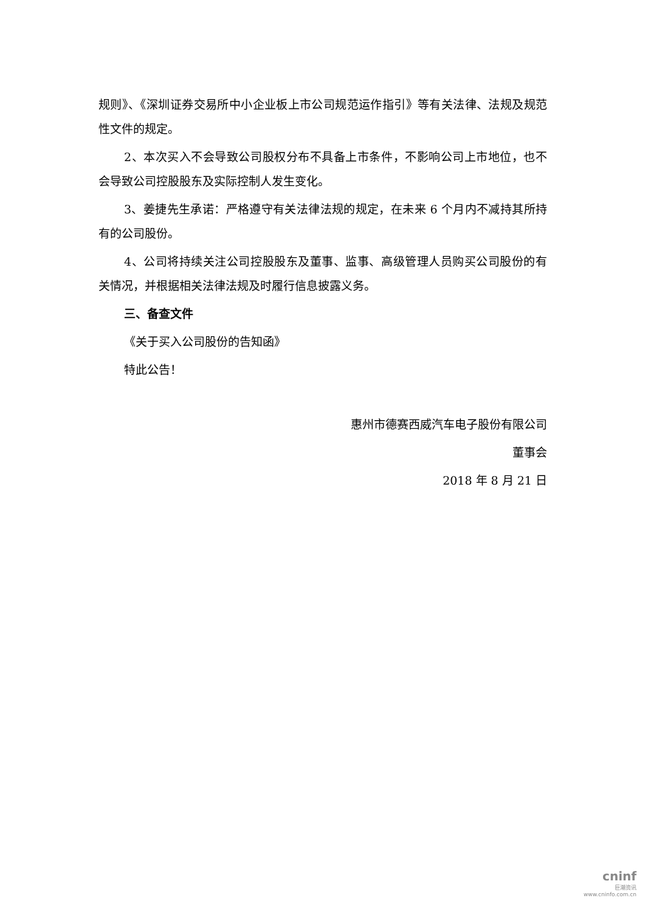规则》、《深圳证券交易所中小企业板上市公司规范运作指引》等有关法律、法规及规范性文件的规定。
2、本次买入不会导致公司股权分布不具备上市条件，不影响公司上市地位，也不会导致公司控股股东及实际控制人发生变化。
3、姜捷先生承诺：严格遵守有关法律法规的规定，在未来 6 个月内不减持其所持有的公司股份。
4、公司将持续关注公司控股股东及董事、监事、高级管理人员购买公司股份的有关情况，并根据相关法律法规及时履行信息披露义务。
三、备查文件
《关于买入公司股份的告知函》
特此公告！
惠州市德赛西威汽车电子股份有限公司
董事会
2018 年 8 月 21 日
cninf
巨潮资讯
www.cninfo.com.cn